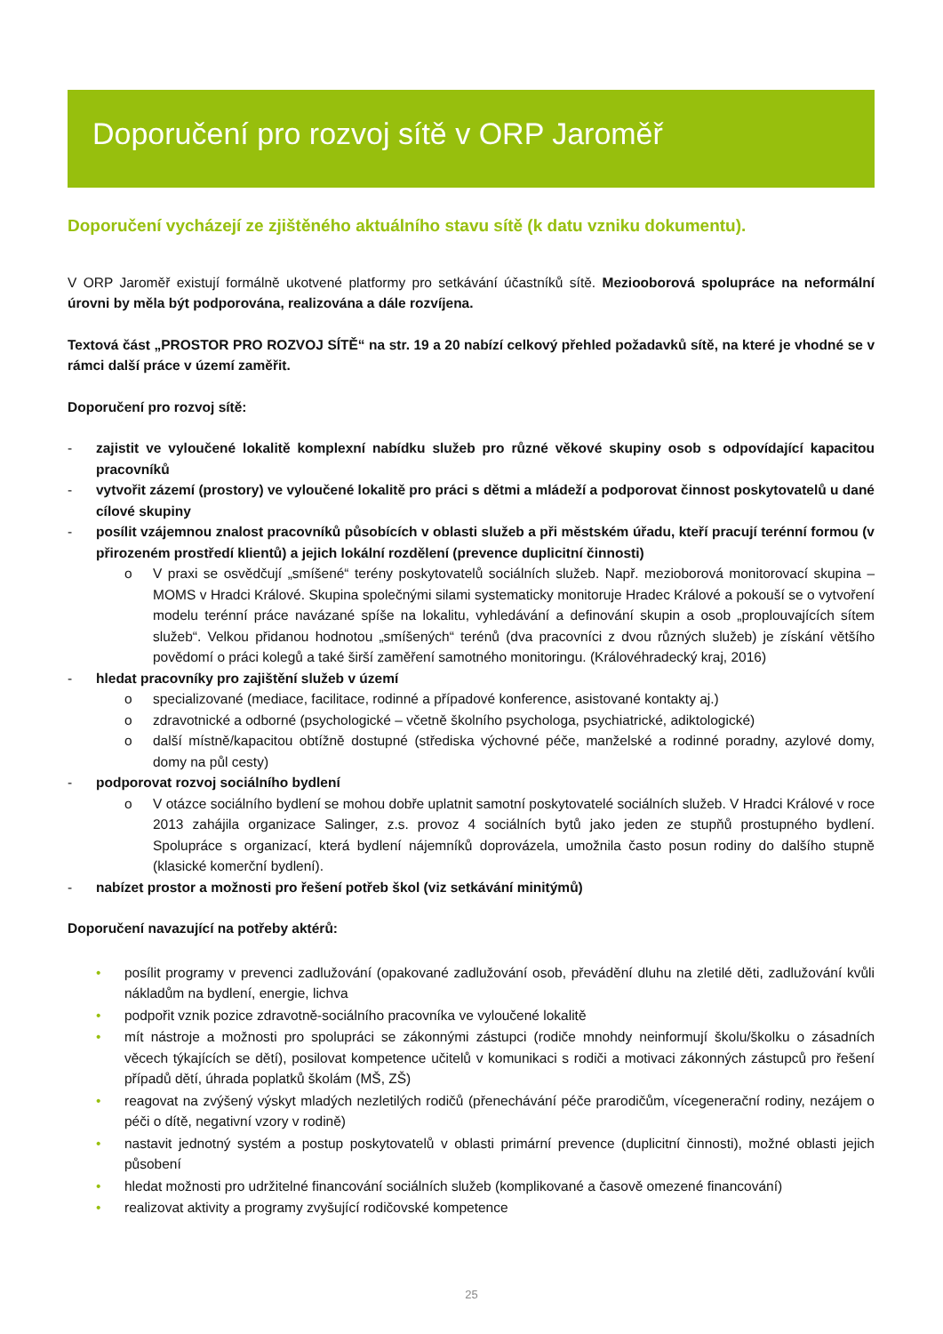Doporučení pro rozvoj sítě v ORP Jaroměř
Doporučení vycházejí ze zjištěného aktuálního stavu sítě (k datu vzniku dokumentu).
V ORP Jaroměř existují formálně ukotvené platformy pro setkávání účastníků sítě. Meziooborová spolupráce na neformální úrovni by měla být podporována, realizována a dále rozvíjena.
Textová část „PROSTOR PRO ROZVOJ SÍTĚ“ na str. 19 a 20 nabízí celkový přehled požadavků sítě, na které je vhodné se v rámci další práce v území zaměřit.
Doporučení pro rozvoj sítě:
- zajistit ve vyloučené lokalitě komplexní nabídku služeb pro různé věkové skupiny osob s odpovídající kapacitou pracovníků
- vytvořit zázemí (prostory) ve vyloučené lokalitě pro práci s dětmi a mládeží a podporovat činnost poskytovatelů u dané cílové skupiny
- posílit vzájemnou znalost pracovníků působících v oblasti služeb a při městském úřadu, kteří pracují terénní formou (v přirozeném prostředí klientů) a jejich lokální rozdělení (prevence duplicitní činnosti)
o V praxi se osvědčují „smíšené“ terény poskytovatelů sociálních služeb. Např. mezioborová monitorovací skupina – MOMS v Hradci Králové. Skupina společnými silami systematicky monitoruje Hradec Králové a pokouší se o vytvoření modelu terénní práce navázané spíše na lokalitu, vyhledávání a definování skupin a osob „proplouvajících sítem služeb“. Velkou přidanou hodnotou „smíšených“ terénů (dva pracovníci z dvou různých služeb) je získání většího povědomí o práci kolegů a také širší zaměření samotného monitoringu. (Královéhradecký kraj, 2016)
- hledat pracovníky pro zajištění služeb v území
o specializované (mediace, facilitace, rodinné a případové konference, asistované kontakty aj.)
o zdravotnické a odborné (psychologické – včetně školního psychologa, psychiatrické, adiktologické)
o další místně/kapacitou obtížně dostupné (střediska výchovné péče, manželské a rodinné poradny, azylové domy, domy na půl cesty)
- podporovat rozvoj sociálního bydlení
o V otázce sociálního bydlení se mohou dobře uplatnit samotní poskytovatelé sociálních služeb. V Hradci Králové v roce 2013 zahájila organizace Salinger, z.s. provoz 4 sociálních bytů jako jeden ze stupňů prostupného bydlení. Spolupráce s organizací, která bydlení nájemníků doprovázela, umožnila často posun rodiny do dalšího stupně (klasické komerční bydlení).
- nabízet prostor a možnosti pro řešení potřeb škol (viz setkávání minitýmů)
Doporučení navazující na potřeby aktérů:
• posílit programy v prevenci zadlužování (opakované zadlužování osob, převádění dluhu na zletilé děti, zadlužování kvůli nákladům na bydlení, energie, lichva
• podpořit vznik pozice zdravotně-sociálního pracovníka ve vyloučené lokalitě
• mít nástroje a možnosti pro spolupráci se zákonnými zástupci (rodiče mnohdy neinformují školu/školku o zásadních věcech týkajících se dětí), posilovat kompetence učitelů v komunikaci s rodiči a motivaci zákonných zástupců pro řešení případů dětí, úhrada poplatků školám (MŠ, ZŠ)
• reagovat na zvýšený výskyt mladých nezletilých rodičů (přenechávání péče prarodičům, vícegenerační rodiny, nezájem o péči o dítě, negativní vzory v rodině)
• nastavit jednotný systém a postup poskytovatelů v oblasti primární prevence (duplicitní činnosti), možné oblasti jejich působení
• hledat možnosti pro udržitelné financování sociálních služeb (komplikované a časově omezené financování)
• realizovat aktivity a programy zvyšující rodičovské kompetence
25